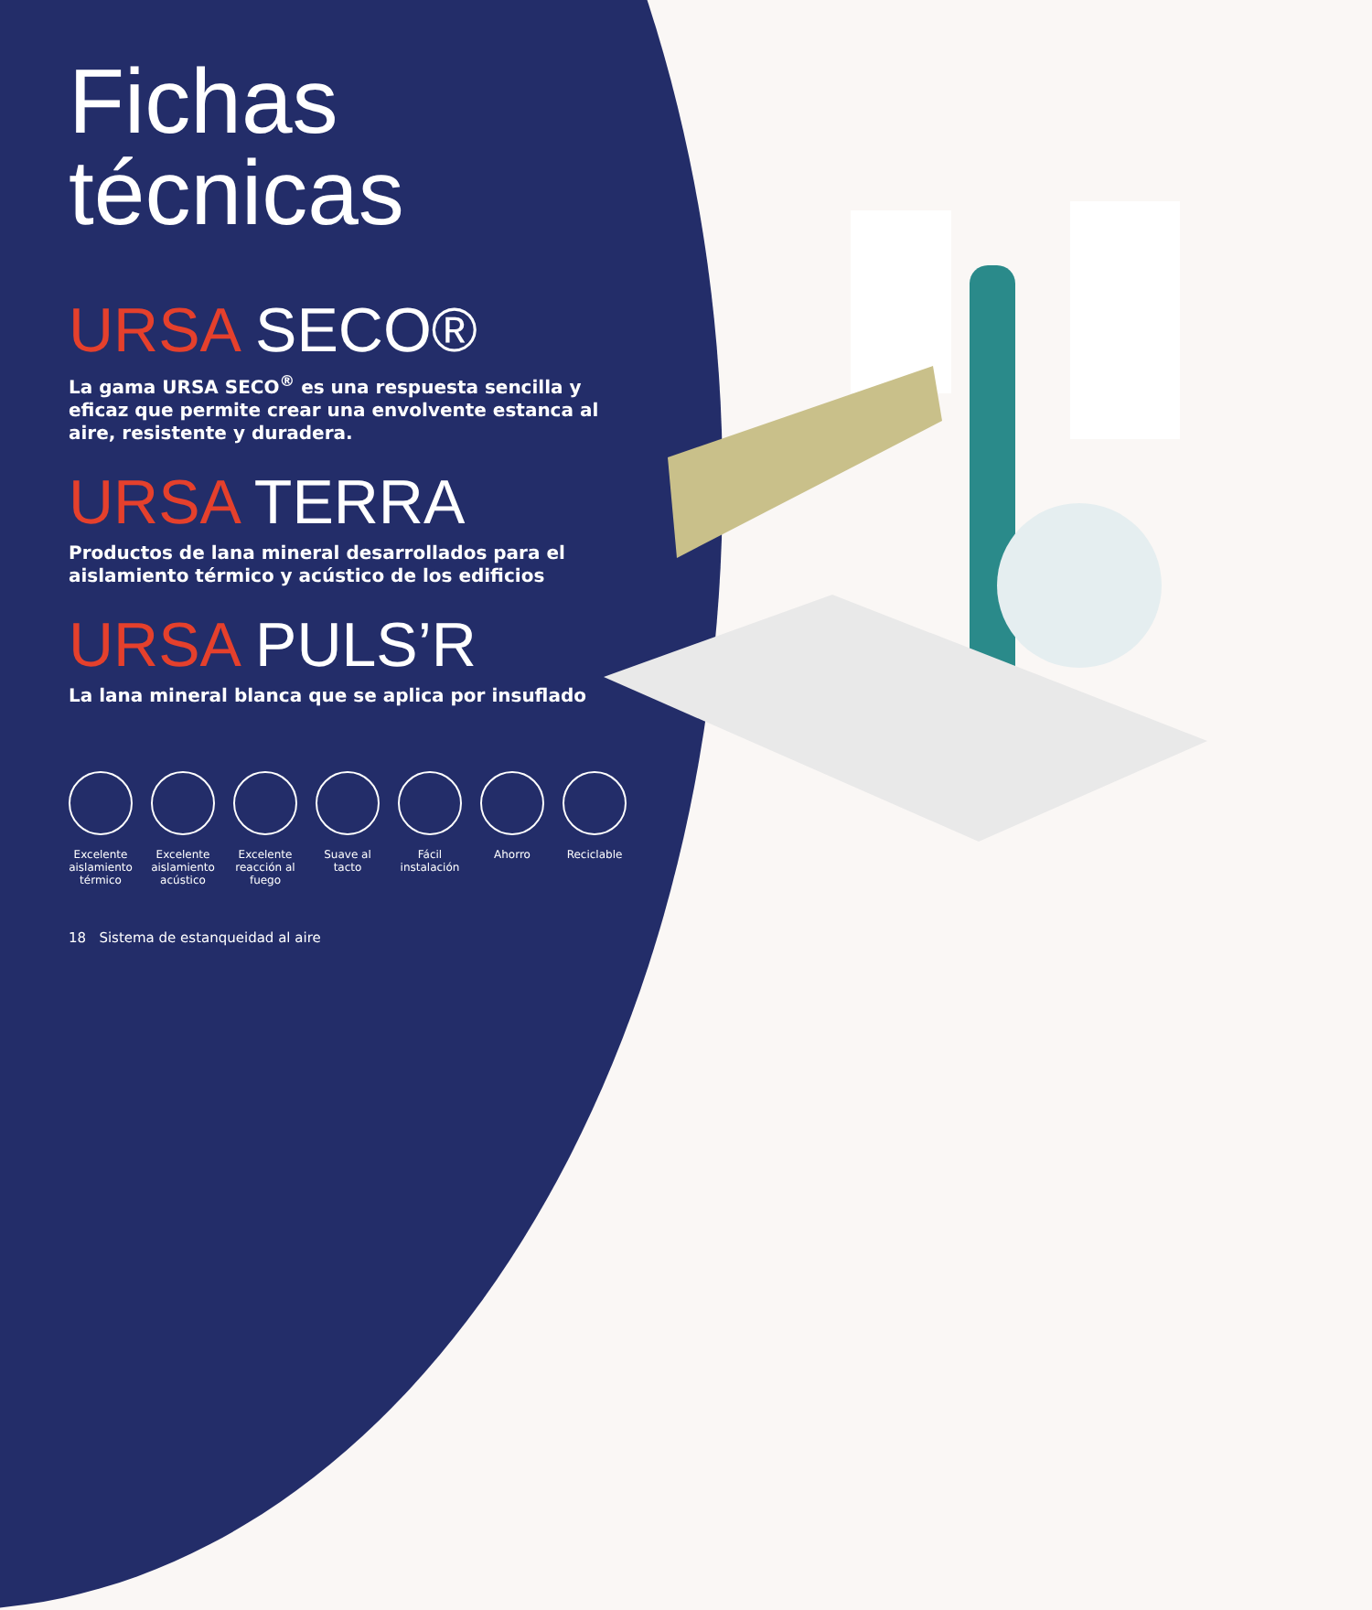Fichas técnicas
URSA SECO®
La gama URSA SECO<sup>®</sup> es una respuesta sencilla y eficaz que permite crear una envolvente estanca al aire, resistente y duradera.
URSA TERRA
Productos de lana mineral desarrollados para el aislamiento térmico y acústico de los edificios
URSA PULS’R
La lana mineral blanca que se aplica por insuflado
Excelente aislamiento térmico
Excelente aislamiento acústico
Excelente reacción al fuego
Suave al tacto
Fácil instalación
Ahorro Reciclable
18 Sistema de estanqueidad al aire